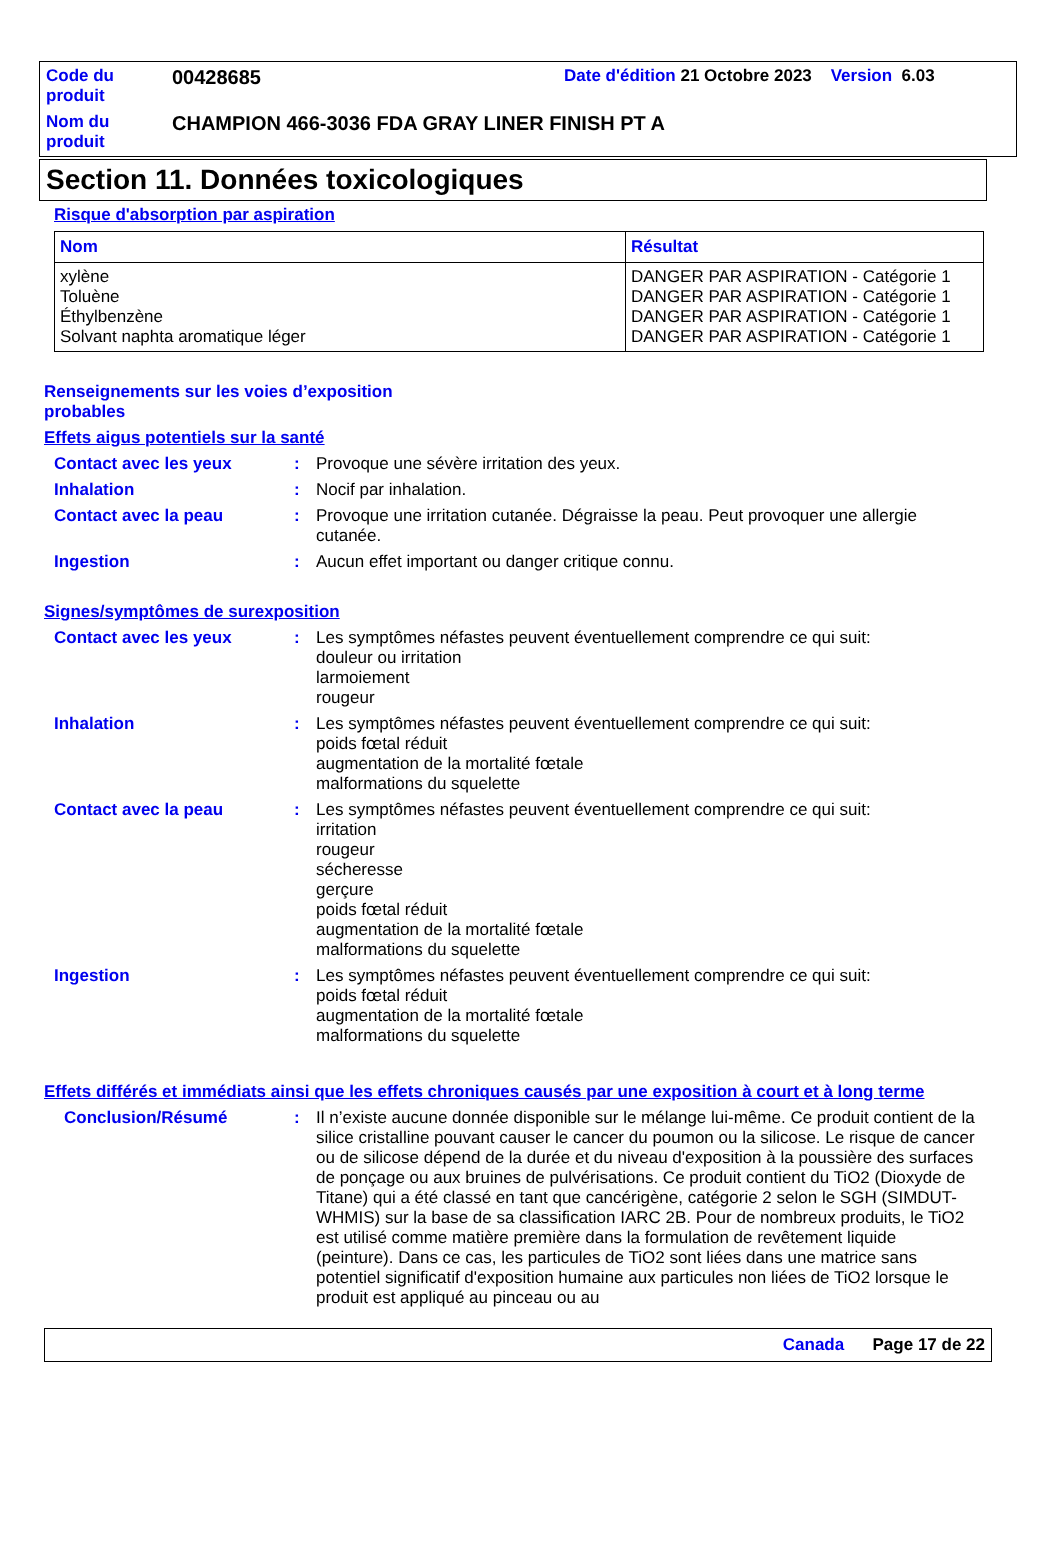Code du produit
00428685
Date d'édition 21 Octobre 2023 Version 6.03
Nom du produit
CHAMPION 466-3036 FDA GRAY LINER FINISH PT A
Section 11. Données toxicologiques
Risque d'absorption par aspiration
| Nom | Résultat |
| --- | --- |
| xylène Toluène Éthylbenzène Solvant naphta aromatique léger | DANGER PAR ASPIRATION - Catégorie 1 DANGER PAR ASPIRATION - Catégorie 1 DANGER PAR ASPIRATION - Catégorie 1 DANGER PAR ASPIRATION - Catégorie 1 |
Renseignements sur les voies d’exposition probables
Effets aigus potentiels sur la santé
Contact avec les yeux : Provoque une sévère irritation des yeux.
Inhalation : Nocif par inhalation.
Contact avec la peau : Provoque une irritation cutanée. Dégraisse la peau. Peut provoquer une allergie cutanée.
Ingestion : Aucun effet important ou danger critique connu.
Signes/symptômes de surexposition
Contact avec les yeux : Les symptômes néfastes peuvent éventuellement comprendre ce qui suit:
douleur ou irritation
larmoiement
rougeur
Inhalation : Les symptômes néfastes peuvent éventuellement comprendre ce qui suit:
poids fœtal réduit
augmentation de la mortalité fœtale
malformations du squelette
Contact avec la peau : Les symptômes néfastes peuvent éventuellement comprendre ce qui suit:
irritation
rougeur
sécheresse
gerçure
poids fœtal réduit
augmentation de la mortalité fœtale
malformations du squelette
Ingestion : Les symptômes néfastes peuvent éventuellement comprendre ce qui suit:
poids fœtal réduit
augmentation de la mortalité fœtale
malformations du squelette
Effets différés et immédiats ainsi que les effets chroniques causés par une exposition à court et à long terme
Conclusion/Résumé : Il n’existe aucune donnée disponible sur le mélange lui-même. Ce produit contient de la silice cristalline pouvant causer le cancer du poumon ou la silicose. Le risque de cancer ou de silicose dépend de la durée et du niveau d'exposition à la poussière des surfaces de ponçage ou aux bruines de pulvérisations. Ce produit contient du TiO2 (Dioxyde de Titane) qui a été classé en tant que cancérigène, catégorie 2 selon le SGH (SIMDUT-WHMIS) sur la base de sa classification IARC 2B. Pour de nombreux produits, le TiO2 est utilisé comme matière première dans la formulation de revêtement liquide (peinture). Dans ce cas, les particules de TiO2 sont liées dans une matrice sans potentiel significatif d'exposition humaine aux particules non liées de TiO2 lorsque le produit est appliqué au pinceau ou au
Canada Page 17 de 22